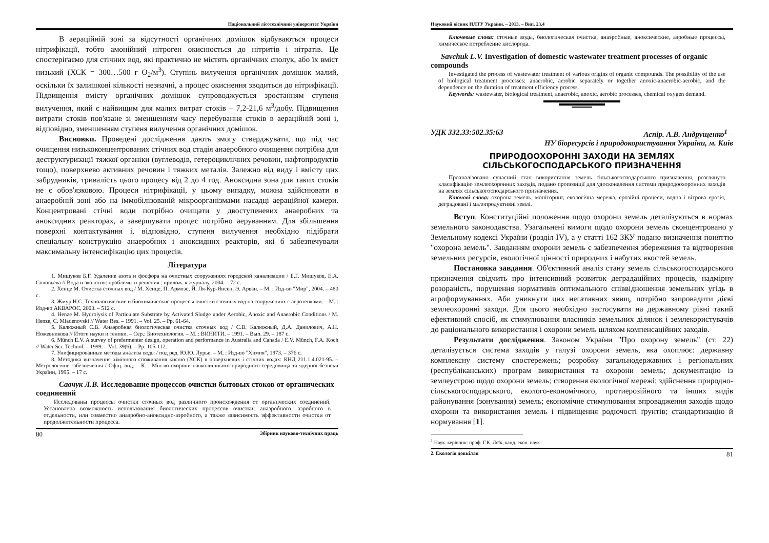Національний лісотехнічний університет України
В аераційній зоні за відсутності органічних домішок відбуваються процеси нітрифікації, тобто амонійний нітроген окиснюється до нітритів і нітратів. Це спостерігаємо для стічних вод, які практично не містять органічних сполук, або їх вміст низький (ХСК = 300…500 г O<sub>2</sub>/м<sup>3</sup>). Ступінь вилучення органічних домішок малий, оскільки їх залишкові кількості незначні, а процес окиснення зводиться до нітрифікації. Підвищення вмісту органічних домішок супроводжується зростанням ступеня вилучення, який є найвищим для малих витрат стоків – 7,2-21,6 м<sup>3</sup>/добу. Підвищення витрати стоків пов'язане зі зменшенням часу перебування стоків в аераційній зоні і, відповідно, зменшенням ступеня вилучення органічних домішок.
Висновки. Проведені дослідження дають змогу стверджувати, що під час очищення низькоконцентрованих стічних вод стадія анаеробного очищення потрібна для деструктуризації тяжкої органіки (вуглеводів, гетероциклічних речовин, нафтопродуктів тощо), поверхнево активних речовин і тяжких металів. Залежно від виду і вмісту цих забрудників, тривалість цього процесу від 2 до 4 год. Аноксидна зона для таких стоків не є обов'язковою. Процеси нітрифікації, у цьому випадку, можна здійснювати в анаеробній зоні або на іммобілізованій мікроорганізмами насадці аераційної камери. Концентровані стічні води потрібно очищати у двоступеневих анаеробних та аноксидних реакторах, а завершувати процес потрібно аеруванням. Для збільшення поверхні контактування і, відповідно, ступеня вилучення необхідно підібрати спеціальну конструкцію анаеробних і аноксидних реакторів, які б забезпечували максимальну інтенсифікацію цих процесів.
Література
1. Мишуков Б.Г. Удаление азота и фосфора на очистных сооружениях городской канализации / Б.Г. Мишуков, Е.А. Соловьева // Вода и экология: проблемы и решения : прилож. к журналу, 2004. – 72 с.
2. Хенце М. Очистка сточных вод / М. Хенце, П. Армоэс, Й. Ля-Кур-Янсен, Э. Арван. – М. : Изд-во "Мир", 2004. – 480 с.
3. Жмур Н.С. Технологические и биохимические процессы очистки сточных вод на сооружениях с аеротенками. – М. : Изд-во АКВАРОС, 2003. – 512 с.
4. Henze M. Hydrolysis of Particulate Substrate by Activated Sludge under Aerobic, Anoxic and Anaerobic Conditions / M. Henze, C. Miadenovski // Water Res. – 1991. – Vol. 25. – Pp. 61-64.
5. Калюжный С.В. Анаэробная биологическая очистка сточных вод / С.В. Калюжный, Д.А. Данилович, А.Н. Ножевникова // Итоги науки и теники. – Сер.: Биотехнология. – М. : ВИНИТИ. – 1991. – Вып. 29. – 187 с.
6. Münch E.V. A survey of prefermenter design, operation and performance in Australia and Canada / E.V. Münch, F.A. Koch // Water Sci. Technol. – 1999. – Vol. 39(6). – Pp. 105-112.
7. Унифицированные методы анализа воды / под ред. Ю.Ю. Лурье. – М. : Изд-во "Химия", 1973. – 376 с.
8. Методика визначення хімічного споживання кисню (ХСК) в поверхневих і стічних водах: КНД 211.1.4.021-95. – Метрологічне забезпечення / Офіц. вид. – К. : Мін-во охорони навколишнього природного середовища та ядерної безпеки України, 1995. – 17 с.
Савчук Л.В. Исследование процессов очистки бытовых стоков от органических соединений
Исследованы процессы очистки сточных вод различного происхождения от органических соединений. Установлена возможность использования биологических процессов очистки: анаэробного, аэробного в отдельности, или совместно анаэробно-аноксидно-аэробного, а также зависимость эффективности очистки от продолжительности процесса.
80 Збірник науково-технічних праць
Науковий вісник НЛТУ України. – 2013. – Вип. 23.4
Ключевые слова: сточные воды, биологическая очистка, анаэробные, аноксические, аэробные процессы, химическое потребление кислорода.
Savchuk L.V. Investigation of domestic wastewater treatment processes of organic compounds
Investigated the process of wastewater treatment of various origins of organic compounds. The possibility of the use of biological treatment processes: anaerobic, aerobic separately or together anoxic-anaerobic-aerobic, and the dependence on the duration of treatment efficiency process.
Keywords: wastewater, biological treatment, anaerobic, anoxic, aerobic processes, chemical oxygen demand.
УДК 332.33:502.35:63 Аспір. А.В. Андрущенко<sup>1</sup> –
НУ біоресурсів і природокористування України, м. Київ
ПРИРОДООХОРОННІ ЗАХОДИ НА ЗЕМЛЯХ СІЛЬСЬКОГОСПОДАРСЬКОГО ПРИЗНАЧЕННЯ
Проаналізовано сучасний стан використання земель сільськогосподарського призначення, розглянуто класифікацію землеохоронних заходів, подано пропозиції для удосконалення системи природоохоронних заходів на землях сільськогосподарського призначення.
Ключові слова: охорона земель, моніторинг, екологічна мережа, ерозійні процеси, водна і вітрова ерозія, деградовані і малопродуктивні землі.
Вступ. Конституційні положення щодо охорони земель деталізуються в нормах земельного законодавства. Узагальнені вимоги щодо охорони земель сконцентровано у Земельному кодексі України (розділ IV), а у статті 162 ЗКУ подано визначення поняттю "охорона земель". Завданням охорони земель є забезпечення збереження та відтворення земельних ресурсів, екологічної цінності природних і набутих якостей земель.
Постановка завдання. Об'єктивний аналіз стану земель сільськогосподарського призначення свідчить про інтенсивний розвиток деградаційних процесів, надмірну розораність, порушення нормативів оптимального співвідношення земельних угідь в агроформуваннях. Аби уникнути цих негативних явищ, потрібно запровадити дієві землеохоронні заходи. Для цього необхідно застосувати на державному рівні такий ефективний спосіб, як стимулювання власників земельних ділянок і землекористувачів до раціонального використання і охорони земель шляхом компенсаційних заходів.
Результати дослідження. Законом України "Про охорону земель" (ст. 22) деталізується система заходів у галузі охорони земель, яка охоплює: державну комплексну систему спостережень; розробку загальнодержавних і регіональних (республіканських) програм використання та охорони земель; документацію із землеустрою щодо охорони земель; створення екологічної мережі; здійснення природно-сільськогосподарського, еколого-економічного, протиерозійного та інших видів районування (зонування) земель; економічне стимулювання впровадження заходів щодо охорони та використання земель і підвищення родючості ґрунтів; стандартизацію й нормування [1].
<sup>1</sup> Наук. керівник: проф. Г.К. Лоїк, канд. екон. наук
2. Екологія довкілля 81